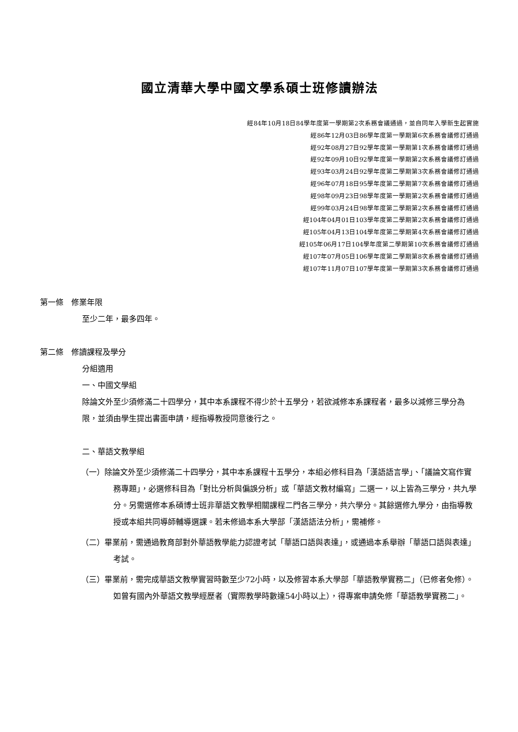國立清華大學中國文學系碩士班修讀辦法
經84年10月18日84學年度第一學期第2次系務會議通過，並自同年入學新生起實施
經86年12月03日86學年度第一學期第6次系務會議修訂通過
經92年08月27日92學年度第一學期第1次系務會議修訂通過
經92年09月10日92學年度第一學期第2次系務會議修訂通過
經93年03月24日92學年度第二學期第3次系務會議修訂通過
經96年07月18日95學年度第二學期第7次系務會議修訂通過
經98年09月23日98學年度第一學期第2次系務會議修訂通過
經99年03月24日98學年度第二學期第2次系務會議修訂通過
經104年04月01日103學年度第二學期第2次系務會議修訂通過
經105年04月13日104學年度第二學期第4次系務會議修訂通過
經105年06月17日104學年度第二學期第10次系務會議修訂通過
經107年07月05日106學年度第二學期第8次系務會議修訂通過
經107年11月07日107學年度第一學期第3次系務會議修訂通過
第一條　修業年限
至少二年，最多四年。
第二條　修讀課程及學分
分組適用
一、中國文學組
除論文外至少須修滿二十四學分，其中本系課程不得少於十五學分，若欲減修本系課程者，最多以減修三學分為限，並須由學生提出書面申請，經指導教授同意後行之。
二、華語文教學組
（一）除論文外至少須修滿二十四學分，其中本系課程十五學分，本組必修科目為「漢語語言學」、「議論文寫作實務專題」，必選修科目為「對比分析與偏誤分析」或「華語文教材編寫」二選一，以上皆為三學分，共九學分。另需選修本系碩博士班非華語文教學相關課程二門各三學分，共六學分。其餘選修九學分，由指導教授或本組共同導師輔導選課。若未修過本系大學部「漢語語法分析」，需補修。
（二）畢業前，需通過教育部對外華語教學能力認證考試「華語口語與表達」，或通過本系舉辦「華語口語與表達」考試。
（三）畢業前，需完成華語文教學實習時數至少72小時，以及修習本系大學部「華語教學實務二」（已修者免修）。如曾有國內外華語文教學經歷者（實際教學時數達54小時以上），得專案申請免修「華語教學實務二」。